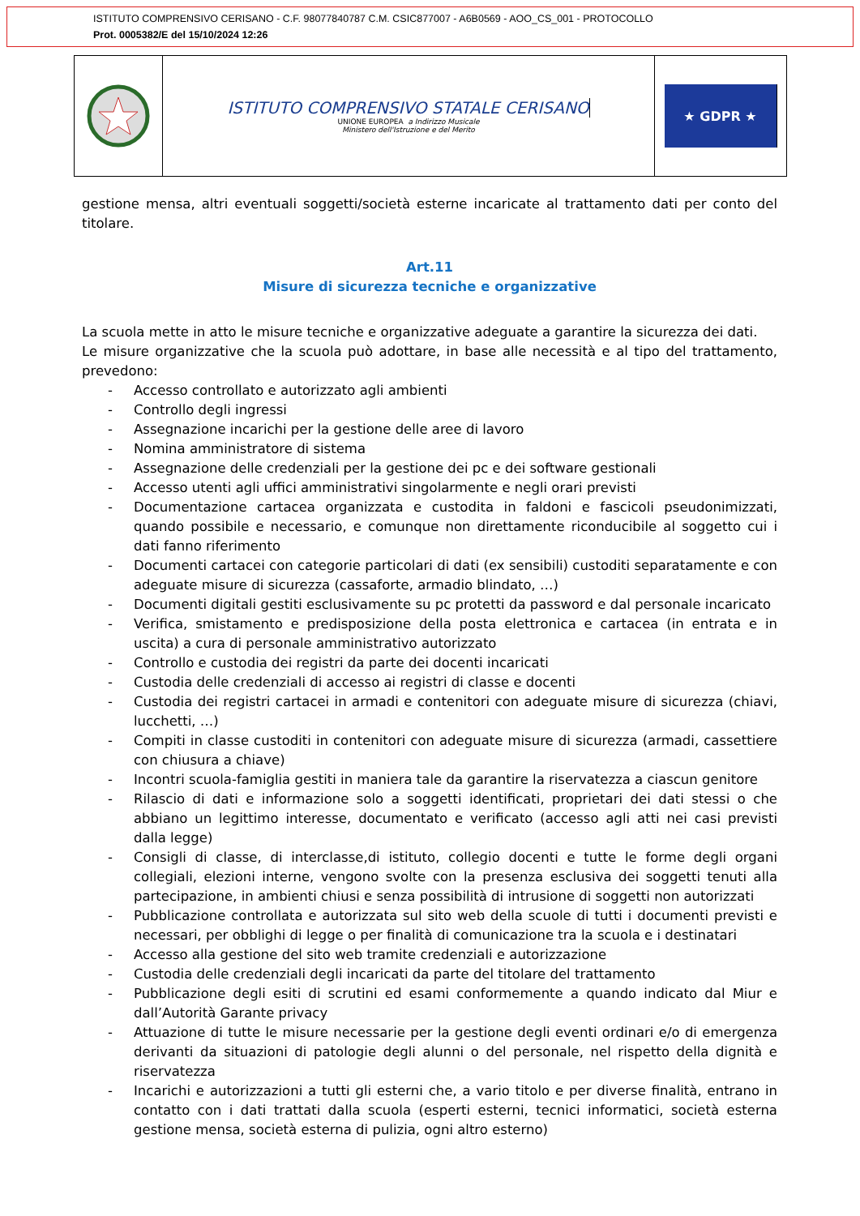ISTITUTO COMPRENSIVO CERISANO - C.F. 98077840787 C.M. CSIC877007 - A6B0569 - AOO_CS_001 - PROTOCOLLO
Prot. 0005382/E del 15/10/2024 12:26
ISTITUTO COMPRENSIVO STATALE CERISANO
UNIONE EUROPEA a Indirizzo Musicale
Ministero dell'Istruzione e del Merito
★ GDPR ★
gestione mensa, altri eventuali soggetti/società esterne incaricate al trattamento dati per conto del titolare.
Art.11
Misure di sicurezza tecniche e organizzative
La scuola mette in atto le misure tecniche e organizzative adeguate a garantire la sicurezza dei dati.
Le misure organizzative che la scuola può adottare, in base alle necessità e al tipo del trattamento, prevedono:
- Accesso controllato e autorizzato agli ambienti
- Controllo degli ingressi
- Assegnazione incarichi per la gestione delle aree di lavoro
- Nomina amministratore di sistema
- Assegnazione delle credenziali per la gestione dei pc e dei software gestionali
- Accesso utenti agli uffici amministrativi singolarmente e negli orari previsti
- Documentazione cartacea organizzata e custodita in faldoni e fascicoli pseudonimizzati, quando possibile e necessario, e comunque non direttamente riconducibile al soggetto cui i dati fanno riferimento
- Documenti cartacei con categorie particolari di dati (ex sensibili) custoditi separatamente e con adeguate misure di sicurezza (cassaforte, armadio blindato, …)
- Documenti digitali gestiti esclusivamente su pc protetti da password e dal personale incaricato
- Verifica, smistamento e predisposizione della posta elettronica e cartacea (in entrata e in uscita) a cura di personale amministrativo autorizzato
- Controllo e custodia dei registri da parte dei docenti incaricati
- Custodia delle credenziali di accesso ai registri di classe e docenti
- Custodia dei registri cartacei in armadi e contenitori con adeguate misure di sicurezza (chiavi, lucchetti, …)
- Compiti in classe custoditi in contenitori con adeguate misure di sicurezza (armadi, cassettiere con chiusura a chiave)
- Incontri scuola-famiglia gestiti in maniera tale da garantire la riservatezza a ciascun genitore
- Rilascio di dati e informazione solo a soggetti identificati, proprietari dei dati stessi o che abbiano un legittimo interesse, documentato e verificato (accesso agli atti nei casi previsti dalla legge)
- Consigli di classe, di interclasse,di istituto, collegio docenti e tutte le forme degli organi collegiali, elezioni interne, vengono svolte con la presenza esclusiva dei soggetti tenuti alla partecipazione, in ambienti chiusi e senza possibilità di intrusione di soggetti non autorizzati
- Pubblicazione controllata e autorizzata sul sito web della scuole di tutti i documenti previsti e necessari, per obblighi di legge o per finalità di comunicazione tra la scuola e i destinatari
- Accesso alla gestione del sito web tramite credenziali e autorizzazione
- Custodia delle credenziali degli incaricati da parte del titolare del trattamento
- Pubblicazione degli esiti di scrutini ed esami conformemente a quando indicato dal Miur e dall’Autorità Garante privacy
- Attuazione di tutte le misure necessarie per la gestione degli eventi ordinari e/o di emergenza derivanti da situazioni di patologie degli alunni o del personale, nel rispetto della dignità e riservatezza
- Incarichi e autorizzazioni a tutti gli esterni che, a vario titolo e per diverse finalità, entrano in contatto con i dati trattati dalla scuola (esperti esterni, tecnici informatici, società esterna gestione mensa, società esterna di pulizia, ogni altro esterno)